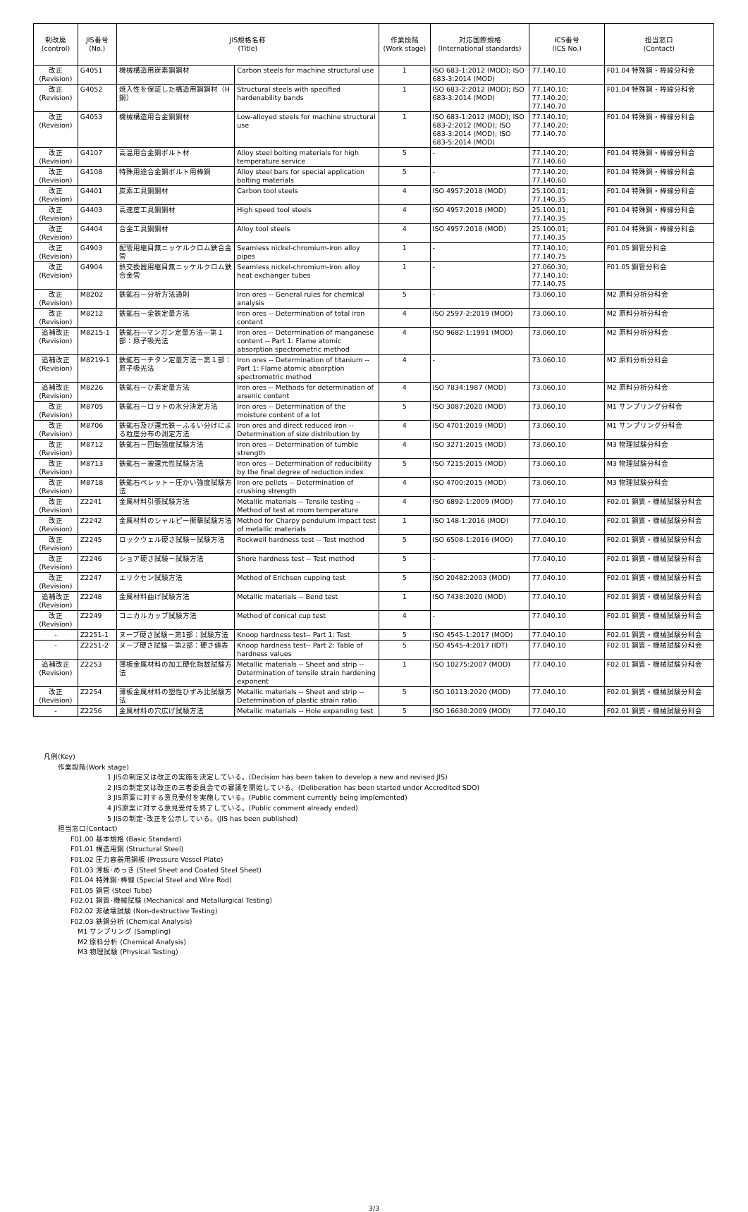| 制改廃 (control) | JIS番号 (No.) | JIS規格名称 (Title) | | 作業段階 (Work stage) | 対応国際規格 (International standards) | ICS番号 (ICS No.) | 担当窓口 (Contact) |
| --- | --- | --- | --- | --- | --- | --- | --- |
| 改正 (Revision) | G4051 | 機械構造用炭素鋼鋼材 | Carbon steels for machine structural use | 1 | ISO 683-1:2012 (MOD); ISO 683-3:2014 (MOD) | 77.140.10 | F01.04 特殊鋼・棒線分科会 |
| 改正 (Revision) | G4052 | 焼入性を保証した構造用鋼鋼材（H鋼） | Structural steels with specified hardenability bands | 1 | ISO 683-2:2012 (MOD); ISO 683-3:2014 (MOD) | 77.140.10; 77.140.20; 77.140.70 | F01.04 特殊鋼・棒線分科会 |
| 改正 (Revision) | G4053 | 機械構造用合金鋼鋼材 | Low-alloyed steels for machine structural use | 1 | ISO 683-1:2012 (MOD); ISO 683-2:2012 (MOD); ISO 683-3:2014 (MOD); ISO 683-5:2014 (MOD) | 77.140.10; 77.140.20; 77.140.70 | F01.04 特殊鋼・棒線分科会 |
| 改正 (Revision) | G4107 | 高温用合金鋼ボルト材 | Alloy steel bolting materials for high temperature service | 5 | - | 77.140.20; 77.140.60 | F01.04 特殊鋼・棒線分科会 |
| 改正 (Revision) | G4108 | 特殊用途合金鋼ボルト用棒鋼 | Alloy steel bars for special application bolting materials | 5 | - | 77.140.20; 77.140.60 | F01.04 特殊鋼・棒線分科会 |
| 改正 (Revision) | G4401 | 炭素工具鋼鋼材 | Carbon tool steels | 4 | ISO 4957:2018 (MOD) | 25.100.01; 77.140.35 | F01.04 特殊鋼・棒線分科会 |
| 改正 (Revision) | G4403 | 高速度工具鋼鋼材 | High speed tool steels | 4 | ISO 4957:2018 (MOD) | 25.100.01; 77.140.35 | F01.04 特殊鋼・棒線分科会 |
| 改正 (Revision) | G4404 | 合金工具鋼鋼材 | Alloy tool steels | 4 | ISO 4957:2018 (MOD) | 25.100.01; 77.140.35 | F01.04 特殊鋼・棒線分科会 |
| 改正 (Revision) | G4903 | 配管用継目無ニッケルクロム鉄合金管 | Seamless nickel-chromium-iron alloy pipes | 1 | - | 77.140.10; 77.140.75 | F01.05 鋼管分科会 |
| 改正 (Revision) | G4904 | 熱交換器用継目無ニッケルクロム鉄合金管 | Seamless nickel-chromium-iron alloy heat exchanger tubes | 1 | - | 27.060.30; 77.140.10; 77.140.75 | F01.05 鋼管分科会 |
| 改正 (Revision) | M8202 | 鉄鉱石－分析方法通則 | Iron ores -- General rules for chemical analysis | 5 | - | 73.060.10 | M2 原料分析分科会 |
| 改正 (Revision) | M8212 | 鉄鉱石－全鉄定量方法 | Iron ores -- Determination of total iron content | 4 | ISO 2597-2:2019 (MOD) | 73.060.10 | M2 原料分析分科会 |
| 追補改正 (Revision) | M8215-1 | 鉄鉱石―マンガン定量方法―第１部：原子吸光法 | Iron ores -- Determination of manganese content -- Part 1: Flame atomic absorption spectrometric method | 4 | ISO 9682-1:1991 (MOD) | 73.060.10 | M2 原料分析分科会 |
| 追補改正 (Revision) | M8219-1 | 鉄鉱石－チタン定量方法－第１部：原子吸光法 | Iron ores -- Determination of titanium -- Part 1: Flame atomic absorption spectrometric method | 4 | - | 73.060.10 | M2 原料分析分科会 |
| 追補改正 (Revision) | M8226 | 鉄鉱石－ひ素定量方法 | Iron ores -- Methods for determination of arsenic content | 4 | ISO 7834:1987 (MOD) | 73.060.10 | M2 原料分析分科会 |
| 改正 (Revision) | M8705 | 鉄鉱石－ロットの水分決定方法 | Iron ores -- Determination of the moisture content of a lot | 5 | ISO 3087:2020 (MOD) | 73.060.10 | M1 サンプリング分科会 |
| 改正 (Revision) | M8706 | 鉄鉱石及び還元鉄－ふるい分けによる粒度分布の測定方法 | Iron ores and direct reduced iron -- Determination of size distribution by | 4 | ISO 4701:2019 (MOD) | 73.060.10 | M1 サンプリング分科会 |
| 改正 (Revision) | M8712 | 鉄鉱石－回転強度試験方法 | Iron ores -- Determination of tumble strength | 4 | ISO 3271:2015 (MOD) | 73.060.10 | M3 物理試験分科会 |
| 改正 (Revision) | M8713 | 鉄鉱石－被還元性試験方法 | Iron ores -- Determination of reducibility by the final degree of reduction index | 5 | ISO 7215:2015 (MOD) | 73.060.10 | M3 物理試験分科会 |
| 改正 (Revision) | M8718 | 鉄鉱石ペレット－圧かい強度試験方法 | Iron ore pellets -- Determination of crushing strength | 4 | ISO 4700:2015 (MOD) | 73.060.10 | M3 物理試験分科会 |
| 改正 (Revision) | Z2241 | 金属材料引張試験方法 | Metallic materials -- Tensile testing -- Method of test at room temperature | 4 | ISO 6892-1:2009 (MOD) | 77.040.10 | F02.01 鋼質・機械試験分科会 |
| 改正 (Revision) | Z2242 | 金属材料のシャルピー衝撃試験方法 | Method for Charpy pendulum impact test of metallic materials | 1 | ISO 148-1:2016 (MOD) | 77.040.10 | F02.01 鋼質・機械試験分科会 |
| 改正 (Revision) | Z2245 | ロックウェル硬さ試験－試験方法 | Rockwell hardness test -- Test method | 5 | ISO 6508-1:2016 (MOD) | 77.040.10 | F02.01 鋼質・機械試験分科会 |
| 改正 (Revision) | Z2246 | ショア硬さ試験－試験方法 | Shore hardness test -- Test method | 5 | - | 77.040.10 | F02.01 鋼質・機械試験分科会 |
| 改正 (Revision) | Z2247 | エリクセン試験方法 | Method of Erichsen cupping test | 5 | ISO 20482:2003 (MOD) | 77.040.10 | F02.01 鋼質・機械試験分科会 |
| 追補改正 (Revision) | Z2248 | 金属材料曲げ試験方法 | Metallic materials -- Bend test | 1 | ISO 7438:2020 (MOD) | 77.040.10 | F02.01 鋼質・機械試験分科会 |
| 改正 (Revision) | Z2249 | コニカルカップ試験方法 | Method of conical cup test | 4 | - | 77.040.10 | F02.01 鋼質・機械試験分科会 |
| - | Z2251-1 | ヌープ硬さ試験－第1部：試験方法 | Knoop hardness test-- Part 1: Test | 5 | ISO 4545-1:2017 (MOD) | 77.040.10 | F02.01 鋼質・機械試験分科会 |
| - | Z2251-2 | ヌープ硬さ試験－第2部：硬さ値表 | Knoop hardness test-- Part 2: Table of hardness values | 5 | ISO 4545-4:2017 (IDT) | 77.040.10 | F02.01 鋼質・機械試験分科会 |
| 追補改正 (Revision) | Z2253 | 薄板金属材料の加工硬化指数試験方法 | Metallic materials -- Sheet and strip -- Determination of tensile strain hardening exponent | 1 | ISO 10275:2007 (MOD) | 77.040.10 | F02.01 鋼質・機械試験分科会 |
| 改正 (Revision) | Z2254 | 薄板金属材料の塑性ひずみ比試験方法 | Metallic materials -- Sheet and strip -- Determination of plastic strain ratio | 5 | ISO 10113:2020 (MOD) | 77.040.10 | F02.01 鋼質・機械試験分科会 |
| - | Z2256 | 金属材料の穴広げ試験方法 | Metallic materials -- Hole expanding test | 5 | ISO 16630:2009 (MOD) | 77.040.10 | F02.01 鋼質・機械試験分科会 |
凡例(Key)
作業段階(Work stage)
1 JISの制定又は改正の実施を決定している。(Decision has been taken to develop a new and revised JIS)
2 JISの制定又は改正の三者委員会での審議を開始している。(Deliberation has been started under Accredited SDO)
3 JIS原案に対する意見受付を実施している。(Public comment currently being implemented)
4 JIS原案に対する意見受付を終了している。(Public comment already ended)
5 JISの制定･改正を公示している。(JIS has been published)
担当窓口(Contact)
F01.00 基本規格 (Basic Standard)
F01.01 構造用鋼 (Structural Steel)
F01.02 圧力容器用鋼板 (Pressure Vessel Plate)
F01.03 薄板･めっき (Steel Sheet and Coated Steel Sheet)
F01.04 特殊鋼･棒線 (Special Steel and Wire Rod)
F01.05 鋼管 (Steel Tube)
F02.01 鋼質･機械試験 (Mechanical and Metallurgical Testing)
F02.02 非破壊試験 (Non-destructive Testing)
F02.03 鉄鋼分析 (Chemical Analysis)
M1 サンプリング (Sampling)
M2 原料分析 (Chemical Analysis)
M3 物理試験 (Physical Testing)
3/3